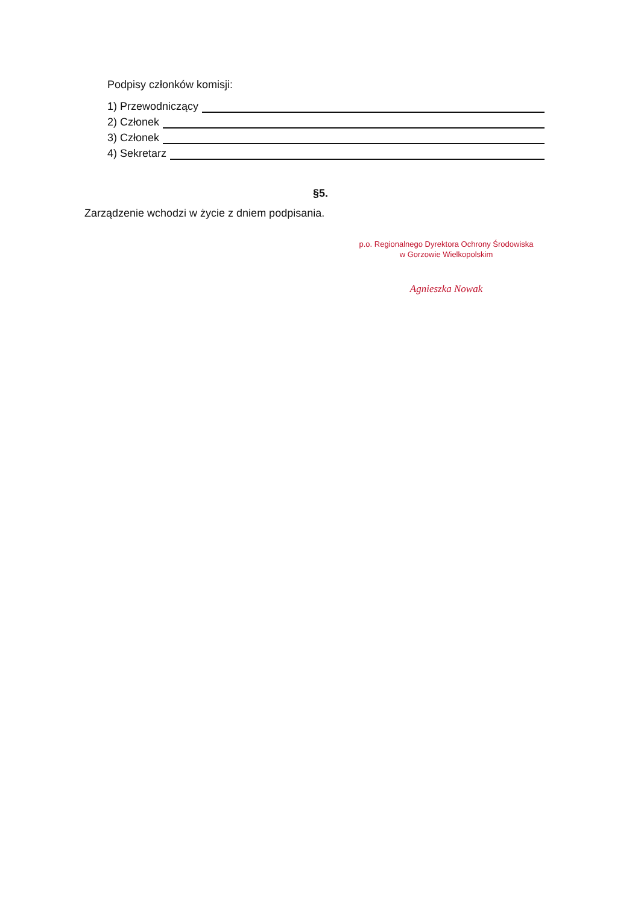Podpisy członków komisji:
1) Przewodniczący
2) Członek
3) Członek
4) Sekretarz
§5.
Zarządzenie wchodzi w życie z dniem podpisania.
p.o. Regionalnego Dyrektora Ochrony Środowiska
w Gorzowie Wielkopolskim
Agnieszka Nowak